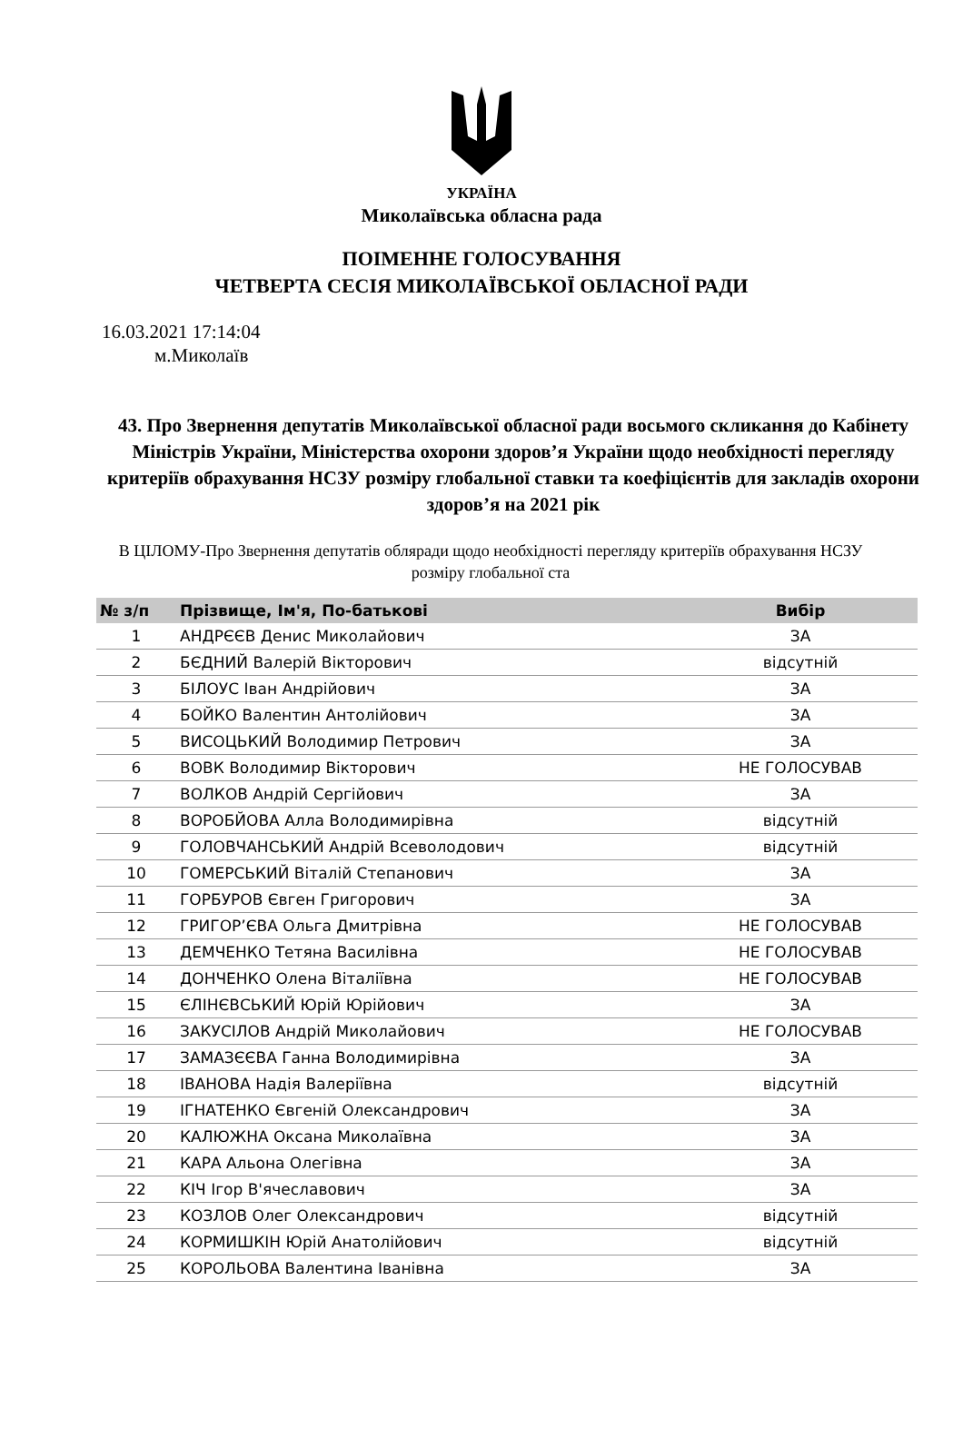УКРАЇНА
Миколаївська обласна рада
ПОІМЕННЕ ГОЛОСУВАННЯ
ЧЕТВЕРТА СЕСІЯ МИКОЛАЇВСЬКОЇ ОБЛАСНОЇ РАДИ
16.03.2021 17:14:04
м.Миколаїв
43. Про Звернення депутатів Миколаївської обласної ради восьмого скликання до Кабінету Міністрів України, Міністерства охорони здоров’я України щодо необхідності перегляду критеріїв обрахування НСЗУ розміру глобальної ставки та коефіцієнтів для закладів охорони здоров’я на 2021 рік
В ЦІЛОМУ-Про Звернення депутатів обляради щодо необхідності перегляду критеріїв обрахування НСЗУ розміру глобальної ста
| № з/п | Прізвище, Ім'я, По-батькові | Вибір |
| --- | --- | --- |
| 1 | АНДРЄЄВ Денис Миколайович | ЗА |
| 2 | БЄДНИЙ Валерій Вікторович | відсутній |
| 3 | БІЛОУС Іван Андрійович | ЗА |
| 4 | БОЙКО Валентин Антолійович | ЗА |
| 5 | ВИСОЦЬКИЙ Володимир Петрович | ЗА |
| 6 | ВОВК Володимир Вікторович | НЕ ГОЛОСУВАВ |
| 7 | ВОЛКОВ Андрій Сергійович | ЗА |
| 8 | ВОРОБЙОВА Алла Володимирівна | відсутній |
| 9 | ГОЛОВЧАНСЬКИЙ Андрій Всеволодович | відсутній |
| 10 | ГОМЕРСЬКИЙ Віталій Степанович | ЗА |
| 11 | ГОРБУРОВ Євген Григорович | ЗА |
| 12 | ГРИГОР’ЄВА Ольга Дмитрівна | НЕ ГОЛОСУВАВ |
| 13 | ДЕМЧЕНКО Тетяна Василівна | НЕ ГОЛОСУВАВ |
| 14 | ДОНЧЕНКО Олена Віталіївна | НЕ ГОЛОСУВАВ |
| 15 | ЄЛІНЄВСЬКИЙ Юрій Юрійович | ЗА |
| 16 | ЗАКУСІЛОВ Андрій Миколайович | НЕ ГОЛОСУВАВ |
| 17 | ЗАМАЗЄЄВА Ганна Володимирівна | ЗА |
| 18 | ІВАНОВА Надія Валеріївна | відсутній |
| 19 | ІГНАТЕНКО Євгеній Олександрович | ЗА |
| 20 | КАЛЮЖНА Оксана Миколаївна | ЗА |
| 21 | КАРА Альона Олегівна | ЗА |
| 22 | КІЧ Ігор В'ячеславович | ЗА |
| 23 | КОЗЛОВ Олег Олександрович | відсутній |
| 24 | КОРМИШКІН Юрій Анатолійович | відсутній |
| 25 | КОРОЛЬОВА Валентина Іванівна | ЗА |